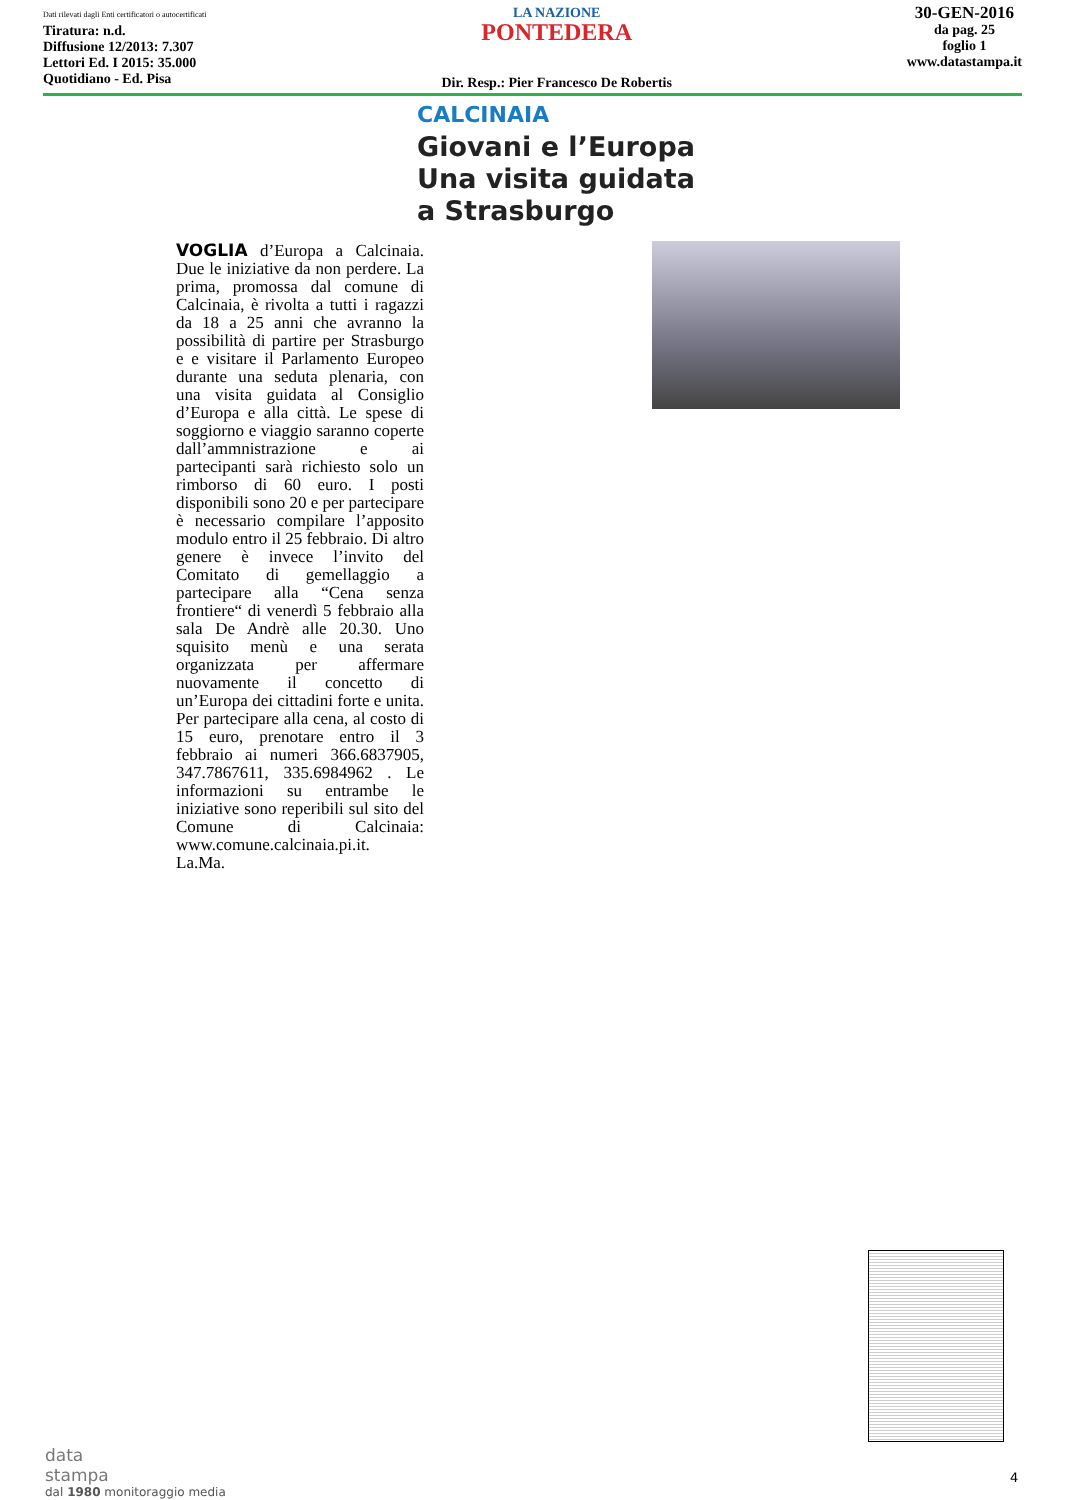Dati rilevati dagli Enti certificatori o autocertificati
Tiratura: n.d.
Diffusione 12/2013: 7.307
Lettori Ed. I 2015: 35.000
Quotidiano - Ed. Pisa
LA NAZIONE
PONTEDERA
Dir. Resp.: Pier Francesco De Robertis
30-GEN-2016
da pag. 25
foglio 1
www.datastampa.it
CALCINAIA
Giovani e l’Europa
Una visita guidata
a Strasburgo
VOGLIA d’Europa a Calcinaia. Due le iniziative da non perdere. La prima, promossa dal comune di Calcinaia, è rivolta a tutti i ragazzi da 18 a 25 anni che avranno la possibilità di partire per Strasburgo e e visitare il Parlamento Europeo durante una seduta plenaria, con una visita guidata al Consiglio d’Europa e alla città. Le spese di soggiorno e viaggio saranno coperte dall’ammnistrazione e ai partecipanti sarà richiesto solo un rimborso di 60 euro. I posti disponibili sono 20 e per partecipare è necessario compilare l’apposito modulo entro il 25 febbraio. Di altro genere è invece l’invito del Comitato di gemellaggio a partecipare alla “Cena senza frontiere“ di venerdì 5 febbraio alla sala De Andrè alle 20.30. Uno squisito menù e una serata organizzata per affermare nuovamente il concetto di un’Europa dei cittadini forte e unita. Per partecipare alla cena, al costo di 15 euro, prenotare entro il 3 febbraio ai numeri 366.6837905, 347.7867611, 335.6984962 . Le informazioni su entrambe le iniziative sono reperibili sul sito del Comune di Calcinaia: www.comune.calcinaia.pi.it.
La.Ma.
data
stampa
dal 1980 monitoraggio media
4